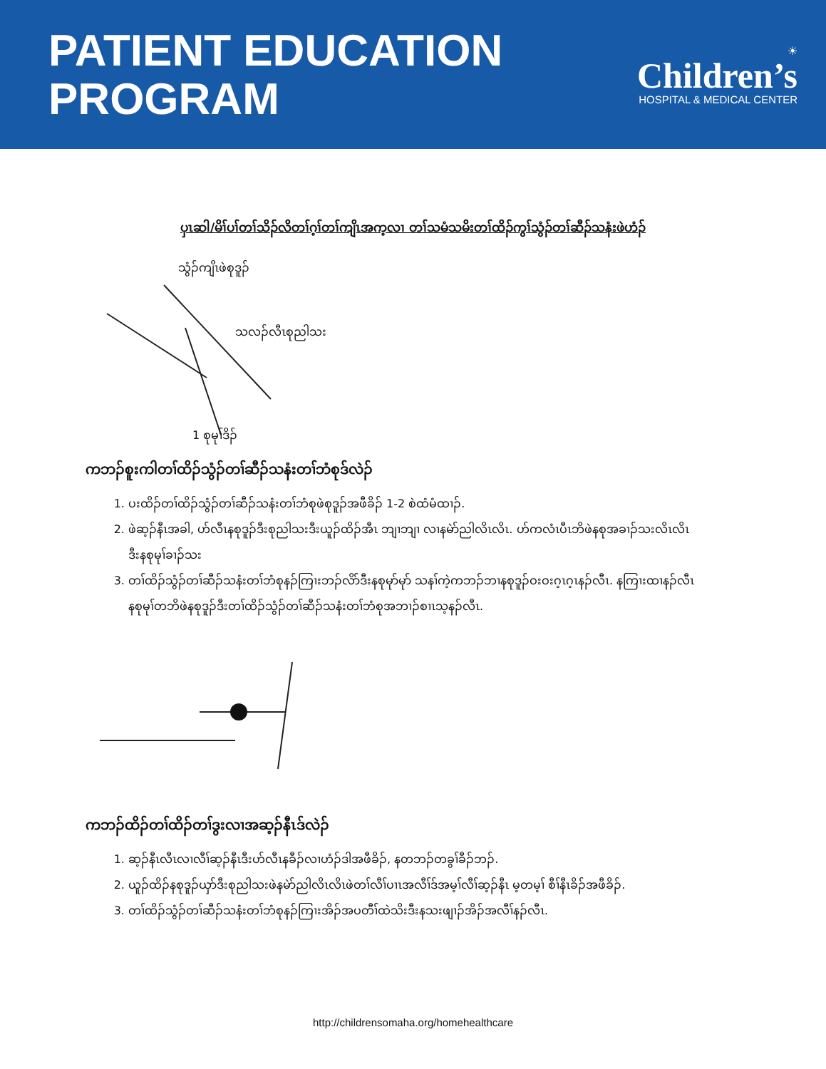PATIENT EDUCATION
PROGRAM
☀
Children’s
HOSPITAL & MEDICAL CENTER
ပှၤဆါ/မိၢ်ပၢ်တၢ်သိၣ်လိတၢ်ဂ့ၢ်တၢ်ကျိၤအက့လၢ တၢ်သမံသမိးတၢ်ထိၣ်ကွၢ်သွံၣ်တၢ်ဆီၣ်သနံးဖဲဟံၣ်
သွံၣ်ကျိၤဖဲစုဒူၣ်
သလၣ်လီၤစုညါသး
1 စုမုၢ်ဒိၣ်
ကဘၣ်စူးကါတၢ်ထိၣ်သွံၣ်တၢ်ဆီၣ်သနံးတၢ်ဘံစုဒ်လဲၣ်
1. ပးထိၣ်တၢ်ထိၣ်သွံၣ်တၢ်ဆီၣ်သနံးတၢ်ဘံစုဖဲစုဒူၣ်အဖီခိၣ် 1-2 စဲထံမံထၢၣ်.
2. ဖဲဆ့ၣ်နီၤအခါ, ဟ်လီၤနစုဒူၣ်ဒီးစုညါသးဒီးယူၣ်ထိၣ်အီၤ ဘျၢဘျၢ လၢနမဲာ်ညါလိၤလိၤ. ဟ်ကလံၤပီၤဘိဖဲနစုအခၢၣ်သးလိၤလိၤဒီးနစုမုၢ်ခၢၣ်သး
3. တၢ်ထိၣ်သွံၣ်တၢ်ဆီၣ်သနံးတၢ်ဘံစုနၣ်ကြၢးဘၣ်လိာ်ဒီးနစုမုာ်မုာ် သနၢ်ကဲ့ကဘၣ်ဘၢနစုဒူၣ်ဝးဝးဂ့ၤဂ့ၤနၣ်လီၤ. နကြၢးထၢနၣ်လီၤနစုမုၢ်တဘိဖဲနစုဒူၣ်ဒီးတၢ်ထိၣ်သွံၣ်တၢ်ဆီၣ်သနံးတၢ်ဘံစုအဘၢၣ်စၢၤသ့နၣ်လီၤ.
ကဘၣ်ထိၣ်တၢ်ထိၣ်တၢ်ဒွးလၢအဆ့ၣ်နီၤဒ်လဲၣ်
1. ဆ့ၣ်နီၤလီၤလၢလီၢ်ဆ့ၣ်နီၤဒီးဟ်လီၤနခီၣ်လၢဟံၣ်ဒါအဖီခိၣ်, နတဘၣ်တခွၢ်ခီၣ်ဘၣ်.
2. ယူၣ်ထိၣ်နစုဒူၣ်ယှာ်ဒီးစုညါသးဖဲနမဲာ်ညါလိၤလိၤဖဲတၢ်လီၢ်ပၢၤအလီၢ်ဒ်အမ့ၢ်လီၢ်ဆ့ၣ်နီၤ မ့တမ့ၢ် စီၢ်နီၤခိၣ်အဖီခိၣ်.
3. တၢ်ထိၣ်သွံၣ်တၢ်ဆီၣ်သနံးတၢ်ဘံစုနၣ်ကြၢးအိၣ်အပတီၢ်ထဲသိးဒီးနသးဖျၢၣ်အိၣ်အလီၢ်နၣ်လီၤ.
http://childrensomaha.org/homehealthcare